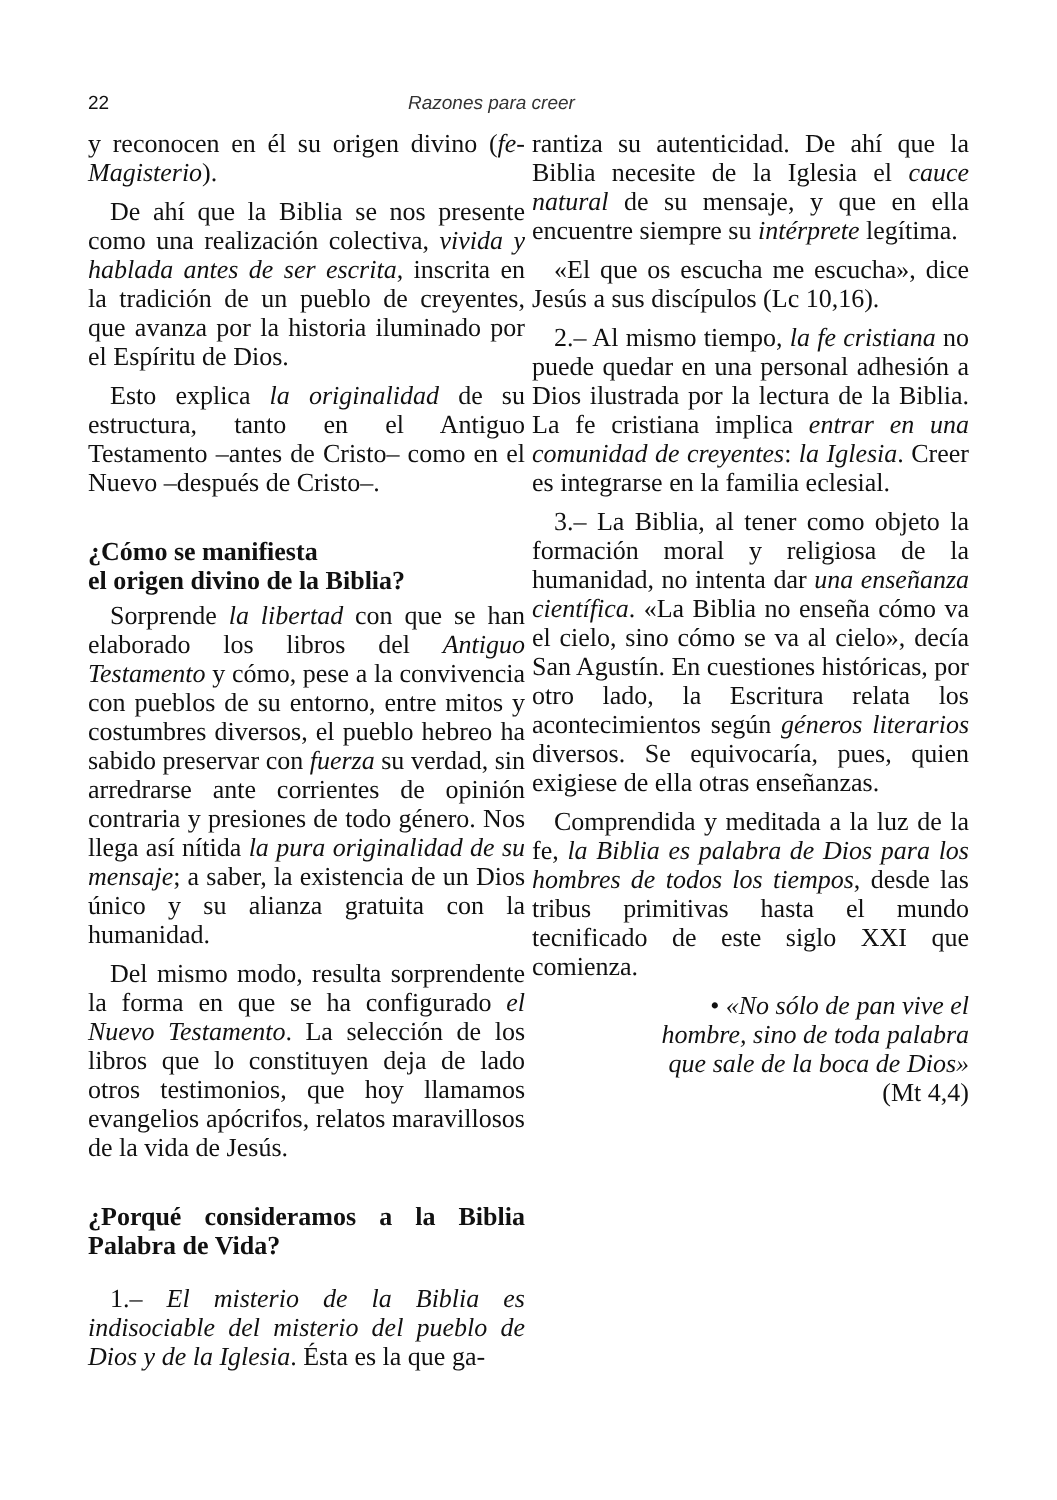22 Razones para creer
y reconocen en él su origen divino (fe-Magisterio).
De ahí que la Biblia se nos presente como una realización colectiva, vivida y hablada antes de ser escrita, inscrita en la tradición de un pueblo de creyentes, que avanza por la historia iluminado por el Espíritu de Dios.
Esto explica la originalidad de su estructura, tanto en el Antiguo Testamento –antes de Cristo– como en el Nuevo –después de Cristo–.
¿Cómo se manifiesta
el origen divino de la Biblia?
Sorprende la libertad con que se han elaborado los libros del Antiguo Testamento y cómo, pese a la convivencia con pueblos de su entorno, entre mitos y costumbres diversos, el pueblo hebreo ha sabido preservar con fuerza su verdad, sin arredrarse ante corrientes de opinión contraria y presiones de todo género. Nos llega así nítida la pura originalidad de su mensaje; a saber, la existencia de un Dios único y su alianza gratuita con la humanidad.
Del mismo modo, resulta sorprendente la forma en que se ha configurado el Nuevo Testamento. La selección de los libros que lo constituyen deja de lado otros testimonios, que hoy llamamos evangelios apócrifos, relatos maravillosos de la vida de Jesús.
¿Porqué consideramos a la Biblia Palabra de Vida?
1.– El misterio de la Biblia es indisociable del misterio del pueblo de Dios y de la Iglesia. Ésta es la que ga-
rantiza su autenticidad. De ahí que la Biblia necesite de la Iglesia el cauce natural de su mensaje, y que en ella encuentre siempre su intérprete legítima.
«El que os escucha me escucha», dice Jesús a sus discípulos (Lc 10,16).
2.– Al mismo tiempo, la fe cristiana no puede quedar en una personal adhesión a Dios ilustrada por la lectura de la Biblia. La fe cristiana implica entrar en una comunidad de creyentes: la Iglesia. Creer es integrarse en la familia eclesial.
3.– La Biblia, al tener como objeto la formación moral y religiosa de la humanidad, no intenta dar una enseñanza científica. «La Biblia no enseña cómo va el cielo, sino cómo se va al cielo», decía San Agustín. En cuestiones históricas, por otro lado, la Escritura relata los acontecimientos según géneros literarios diversos. Se equivocaría, pues, quien exigiese de ella otras enseñanzas.
Comprendida y meditada a la luz de la fe, la Biblia es palabra de Dios para los hombres de todos los tiempos, desde las tribus primitivas hasta el mundo tecnificado de este siglo XXI que comienza.
• «No sólo de pan vive el
hombre, sino de toda palabra
que sale de la boca de Dios»
(Mt 4,4)